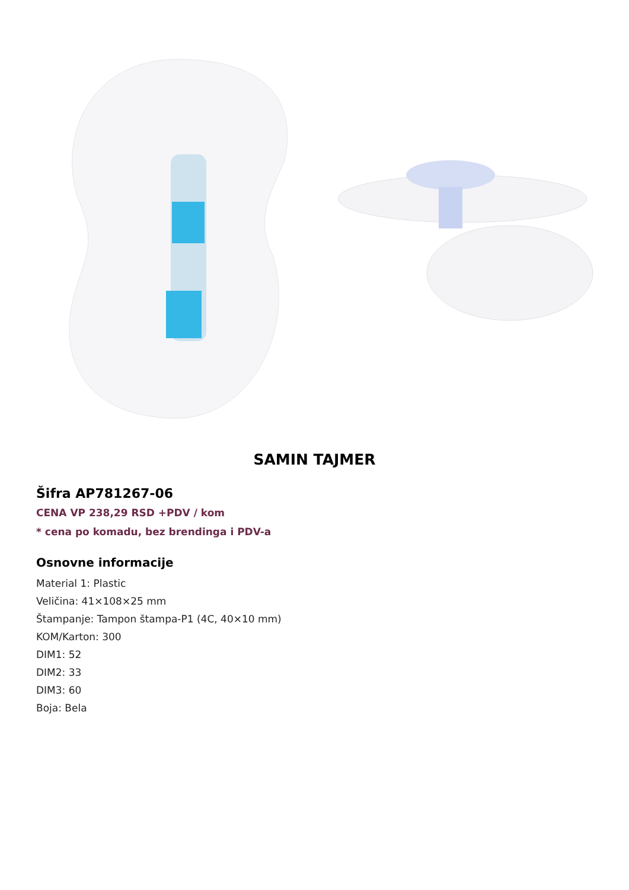SAMIN TAJMER
Šifra AP781267-06
CENA VP 238,29 RSD +PDV / kom
* cena po komadu, bez brendinga i PDV-a
Osnovne informacije
Material 1: Plastic
Veličina: 41×108×25 mm
Štampanje: Tampon štampa-P1 (4C, 40×10 mm)
KOM/Karton: 300
DIM1: 52
DIM2: 33
DIM3: 60
Boja: Bela